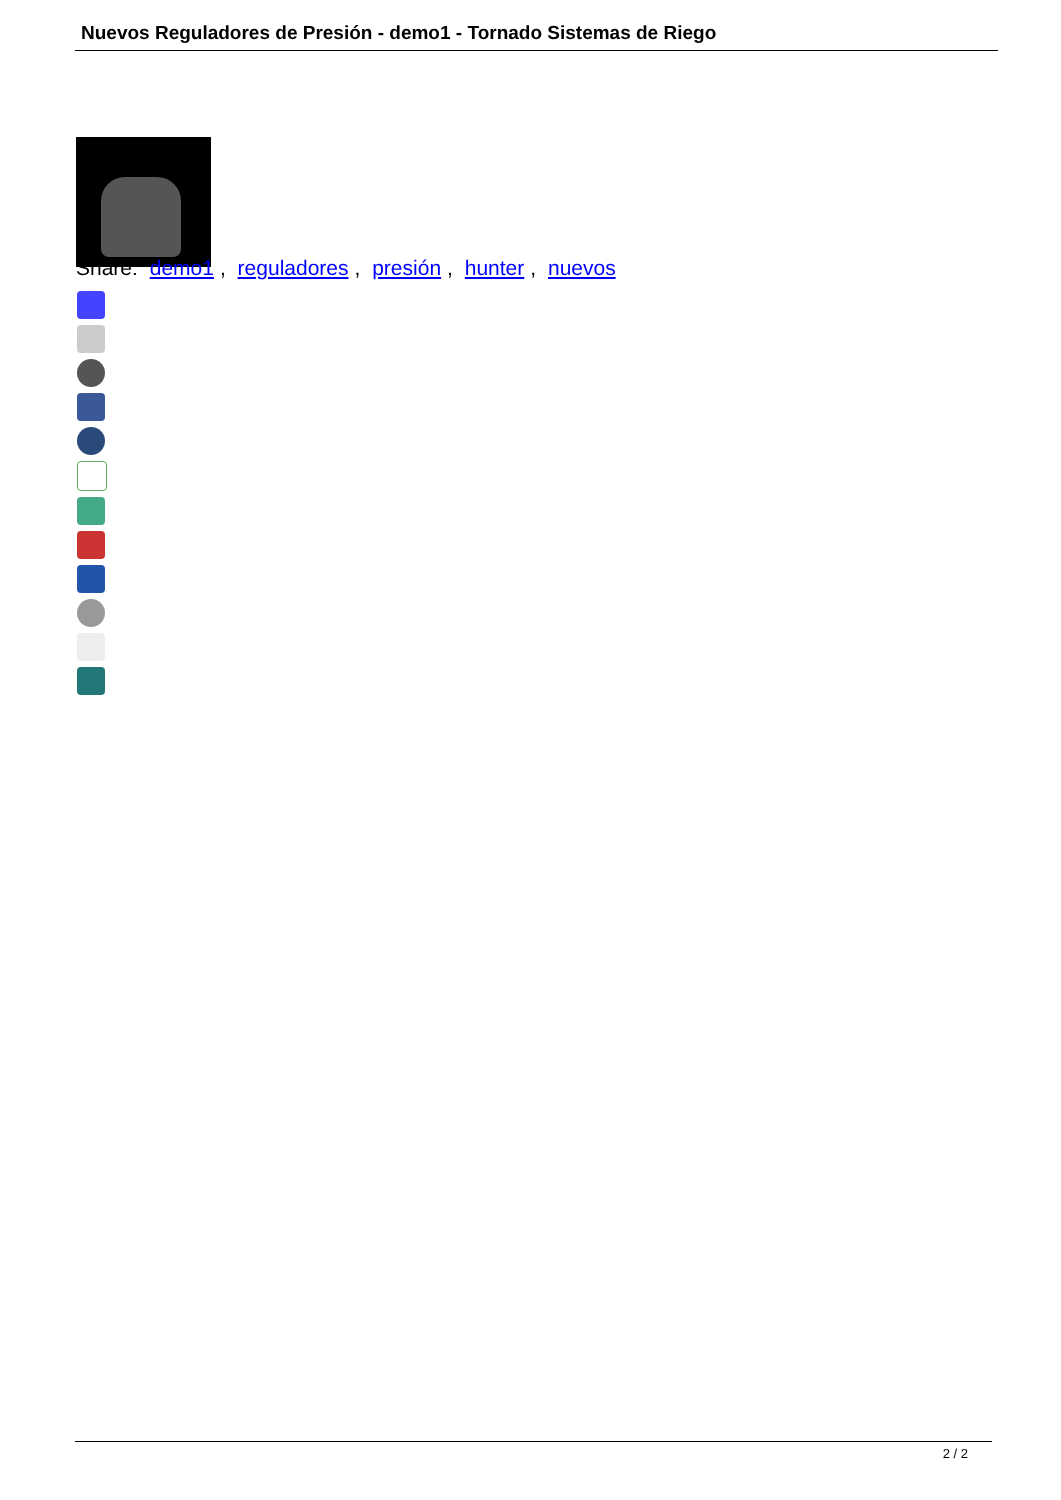Nuevos Reguladores de Presión - demo1 - Tornado Sistemas de Riego
Share: demo1, reguladores, presión, hunter, nuevos
2 / 2